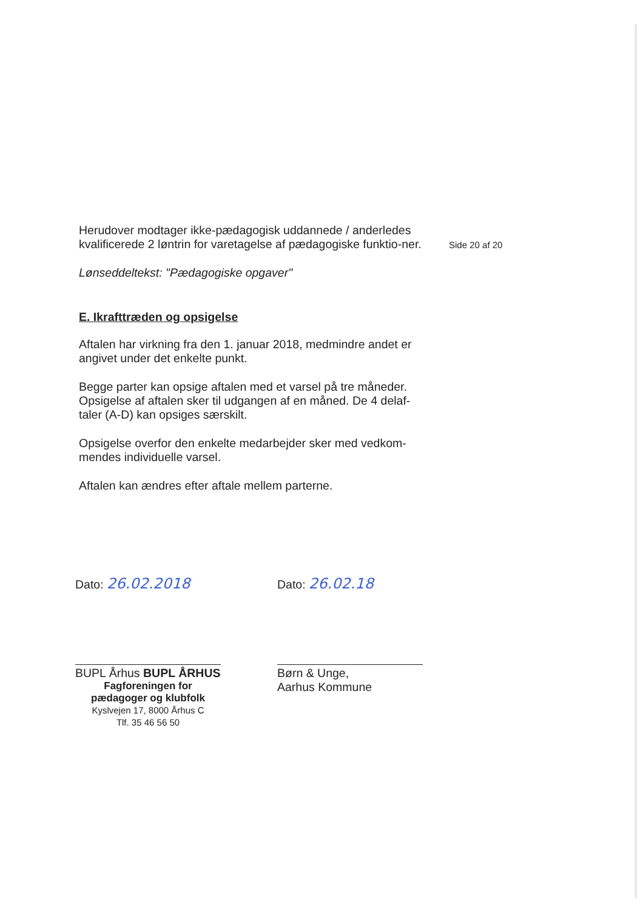Herudover modtager ikke-pædagogisk uddannede / anderledes kvalificerede 2 løntrin for varetagelse af pædagogiske funktio-ner.
Lønseddeltekst: "Pædagogiske opgaver"
E. Ikrafttræden og opsigelse
Aftalen har virkning fra den 1. januar 2018, medmindre andet er angivet under det enkelte punkt.
Begge parter kan opsige aftalen med et varsel på tre måneder. Opsigelse af aftalen sker til udgangen af en måned. De 4 delaf-taler (A-D) kan opsiges særskilt.
Opsigelse overfor den enkelte medarbejder sker med vedkom-mendes individuelle varsel.
Aftalen kan ændres efter aftale mellem parterne.
Side 20 af 20
Dato: 26.02.2018
BUPL Århus BUPL ÅRHUS
Fagforeningen for
pædagoger og klubfolk
Kyslvejen 17, 8000 Århus C
Tlf. 35 46 56 50
Dato: 26.02.18
Børn & Unge,
Aarhus Kommune